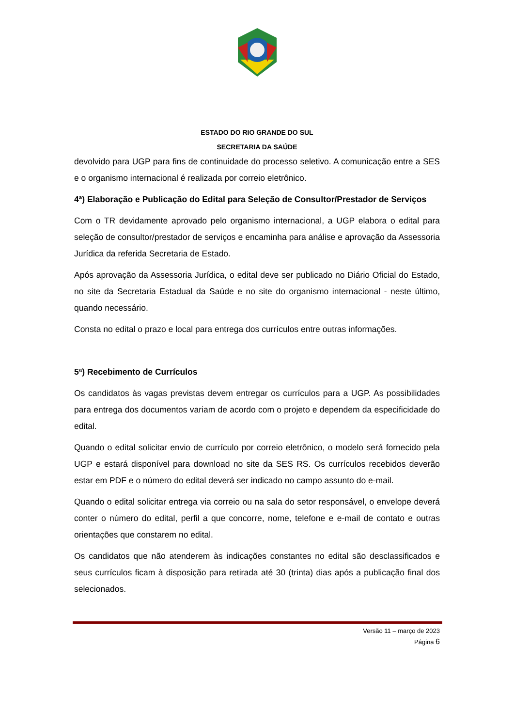ESTADO DO RIO GRANDE DO SUL
SECRETARIA DA SAÚDE
devolvido para UGP para fins de continuidade do processo seletivo. A comunicação entre a SES e o organismo internacional é realizada por correio eletrônico.
4ª) Elaboração e Publicação do Edital para Seleção de Consultor/Prestador de Serviços
Com o TR devidamente aprovado pelo organismo internacional, a UGP elabora o edital para seleção de consultor/prestador de serviços e encaminha para análise e aprovação da Assessoria Jurídica da referida Secretaria de Estado.
Após aprovação da Assessoria Jurídica, o edital deve ser publicado no Diário Oficial do Estado, no site da Secretaria Estadual da Saúde e no site do organismo internacional - neste último, quando necessário.
Consta no edital o prazo e local para entrega dos currículos entre outras informações.
5ª) Recebimento de Currículos
Os candidatos às vagas previstas devem entregar os currículos para a UGP. As possibilidades para entrega dos documentos variam de acordo com o projeto e dependem da especificidade do edital.
Quando o edital solicitar envio de currículo por correio eletrônico, o modelo será fornecido pela UGP e estará disponível para download no site da SES RS. Os currículos recebidos deverão estar em PDF e o número do edital deverá ser indicado no campo assunto do e-mail.
Quando o edital solicitar entrega via correio ou na sala do setor responsável, o envelope deverá conter o número do edital, perfil a que concorre, nome, telefone e e-mail de contato e outras orientações que constarem no edital.
Os candidatos que não atenderem às indicações constantes no edital são desclassificados e seus currículos ficam à disposição para retirada até 30 (trinta) dias após a publicação final dos selecionados.
Versão 11 – março de 2023
Página 6